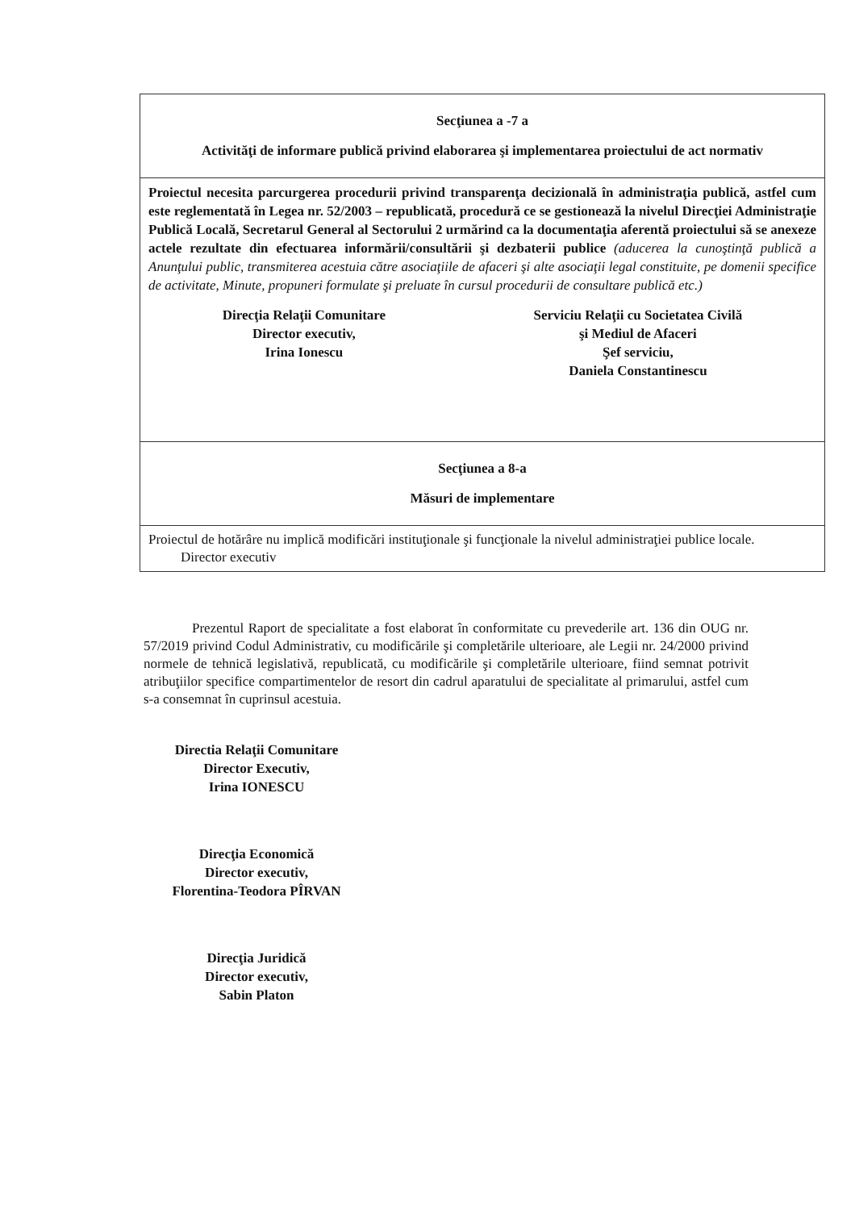| Secţiunea a -7 a Activităţi de informare publică privind elaborarea şi implementarea proiectului de act normativ |
| Proiectul necesita parcurgerea procedurii privind transparenţa decizională în administraţia publică, astfel cum este reglementată în Legea nr. 52/2003 – republicată, procedură ce se gestionează la nivelul Direcţiei Administraţie Publică Locală, Secretarul General al Sectorului 2 urmărind ca la documentaţia aferentă proiectului să se anexeze actele rezultate din efectuarea informării/consultării şi dezbaterii publice (aducerea la cunoştinţă publică a Anunţului public, transmiterea acestuia către asociaţiile de afaceri şi alte asociaţii legal constituite, pe domenii specifice de activitate, Minute, propuneri formulate şi preluate în cursul procedurii de consultare publică etc.) Direcţia Relaţii Comunitare Director executiv, Irina Ionescu Serviciu Relaţii cu Societatea Civilă şi Mediul de Afaceri Şef serviciu, Daniela Constantinescu |
| Secţiunea a 8-a Măsuri de implementare |
| Proiectul de hotărâre nu implică modificări instituţionale şi funcţionale la nivelul administraţiei publice locale. Director executiv |
Prezentul Raport de specialitate a fost elaborat în conformitate cu prevederile art. 136 din OUG nr. 57/2019 privind Codul Administrativ, cu modificările şi completările ulterioare, ale Legii nr. 24/2000 privind normele de tehnică legislativă, republicată, cu modificările şi completările ulterioare, fiind semnat potrivit atribuţiilor specifice compartimentelor de resort din cadrul aparatului de specialitate al primarului, astfel cum s-a consemnat în cuprinsul acestuia.
Directia Relaţii Comunitare
Director Executiv,
Irina IONESCU
Direcţia Economică
Director executiv,
Florentina-Teodora PÎRVAN
Direcţia Juridică
Director executiv,
Sabin Platon